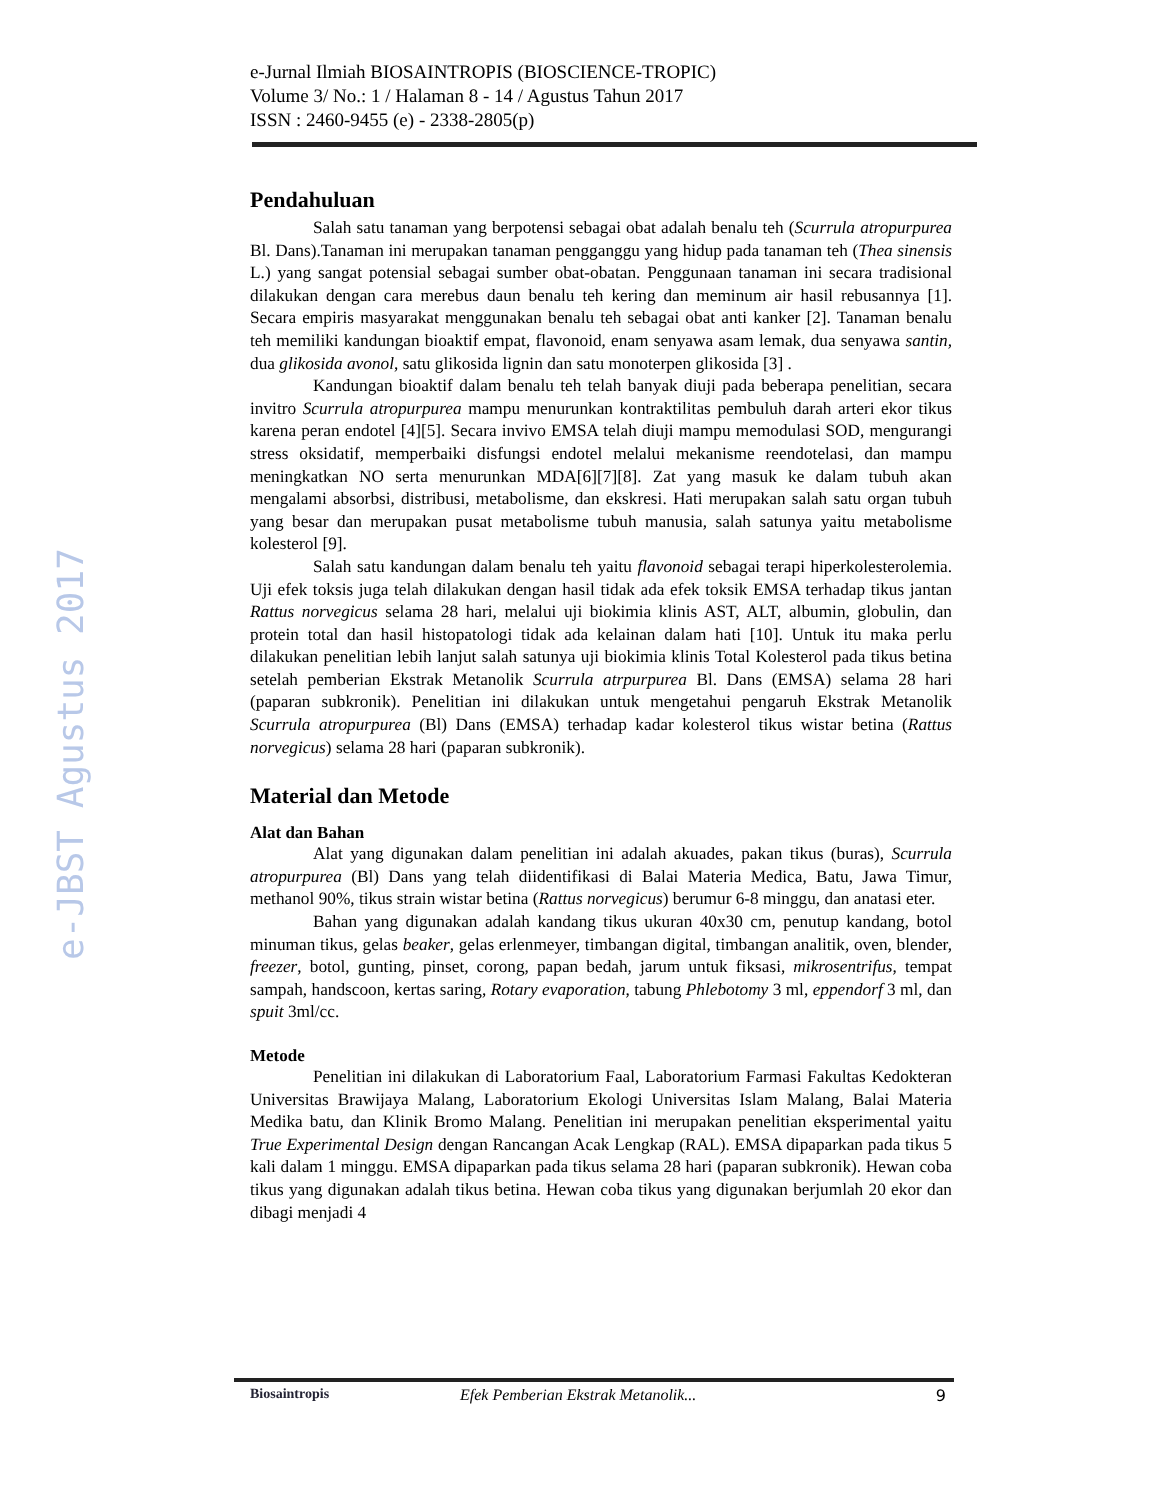e-JBST Agustus 2017
e-Jurnal Ilmiah BIOSAINTROPIS (BIOSCIENCE-TROPIC)
Volume 3/ No.: 1 / Halaman 8 - 14 / Agustus Tahun 2017
ISSN : 2460-9455 (e) - 2338-2805(p)
Pendahuluan
Salah satu tanaman yang berpotensi sebagai obat adalah benalu teh (Scurrula atropurpurea Bl. Dans).Tanaman ini merupakan tanaman pengganggu yang hidup pada tanaman teh (Thea sinensis L.) yang sangat potensial sebagai sumber obat-obatan. Penggunaan tanaman ini secara tradisional dilakukan dengan cara merebus daun benalu teh kering dan meminum air hasil rebusannya [1]. Secara empiris masyarakat menggunakan benalu teh sebagai obat anti kanker [2]. Tanaman benalu teh memiliki kandungan bioaktif empat, flavonoid, enam senyawa asam lemak, dua senyawa santin, dua glikosida avonol, satu glikosida lignin dan satu monoterpen glikosida [3] .
Kandungan bioaktif dalam benalu teh telah banyak diuji pada beberapa penelitian, secara invitro Scurrula atropurpurea mampu menurunkan kontraktilitas pembuluh darah arteri ekor tikus karena peran endotel [4][5]. Secara invivo EMSA telah diuji mampu memodulasi SOD, mengurangi stress oksidatif, memperbaiki disfungsi endotel melalui mekanisme reendotelasi, dan mampu meningkatkan NO serta menurunkan MDA[6][7][8]. Zat yang masuk ke dalam tubuh akan mengalami absorbsi, distribusi, metabolisme, dan ekskresi. Hati merupakan salah satu organ tubuh yang besar dan merupakan pusat metabolisme tubuh manusia, salah satunya yaitu metabolisme kolesterol [9].
Salah satu kandungan dalam benalu teh yaitu flavonoid sebagai terapi hiperkolesterolemia. Uji efek toksis juga telah dilakukan dengan hasil tidak ada efek toksik EMSA terhadap tikus jantan Rattus norvegicus selama 28 hari, melalui uji biokimia klinis AST, ALT, albumin, globulin, dan protein total dan hasil histopatologi tidak ada kelainan dalam hati [10]. Untuk itu maka perlu dilakukan penelitian lebih lanjut salah satunya uji biokimia klinis Total Kolesterol pada tikus betina setelah pemberian Ekstrak Metanolik Scurrula atrpurpurea Bl. Dans (EMSA) selama 28 hari (paparan subkronik). Penelitian ini dilakukan untuk mengetahui pengaruh Ekstrak Metanolik Scurrula atropurpurea (Bl) Dans (EMSA) terhadap kadar kolesterol tikus wistar betina (Rattus norvegicus) selama 28 hari (paparan subkronik).
Material dan Metode
Alat dan Bahan
Alat yang digunakan dalam penelitian ini adalah akuades, pakan tikus (buras), Scurrula atropurpurea (Bl) Dans yang telah diidentifikasi di Balai Materia Medica, Batu, Jawa Timur, methanol 90%, tikus strain wistar betina (Rattus norvegicus) berumur 6-8 minggu, dan anatasi eter.
Bahan yang digunakan adalah kandang tikus ukuran 40x30 cm, penutup kandang, botol minuman tikus, gelas beaker, gelas erlenmeyer, timbangan digital, timbangan analitik, oven, blender, freezer, botol, gunting, pinset, corong, papan bedah, jarum untuk fiksasi, mikrosentrifus, tempat sampah, handscoon, kertas saring, Rotary evaporation, tabung Phlebotomy 3 ml, eppendorf 3 ml, dan spuit 3ml/cc.
Metode
Penelitian ini dilakukan di Laboratorium Faal, Laboratorium Farmasi Fakultas Kedokteran Universitas Brawijaya Malang, Laboratorium Ekologi Universitas Islam Malang, Balai Materia Medika batu, dan Klinik Bromo Malang. Penelitian ini merupakan penelitian eksperimental yaitu True Experimental Design dengan Rancangan Acak Lengkap (RAL). EMSA dipaparkan pada tikus 5 kali dalam 1 minggu. EMSA dipaparkan pada tikus selama 28 hari (paparan subkronik). Hewan coba tikus yang digunakan adalah tikus betina. Hewan coba tikus yang digunakan berjumlah 20 ekor dan dibagi menjadi 4
Biosaintropis Efek Pemberian Ekstrak Metanolik... 9